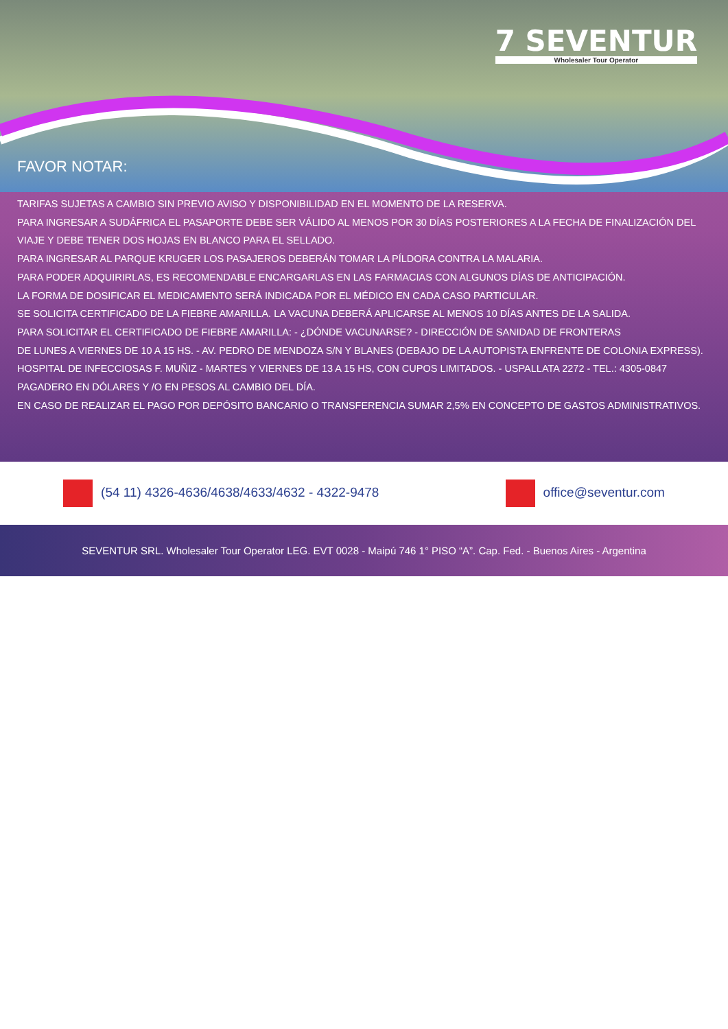7 SEVENTUR
Wholesaler Tour Operator
FAVOR NOTAR:
TARIFAS SUJETAS A CAMBIO SIN PREVIO AVISO Y DISPONIBILIDAD EN EL MOMENTO DE LA RESERVA.
PARA INGRESAR A SUDÁFRICA EL PASAPORTE DEBE SER VÁLIDO AL MENOS POR 30 DÍAS POSTERIORES A LA FECHA DE FINALIZACIÓN DEL VIAJE Y DEBE TENER DOS HOJAS EN BLANCO PARA EL SELLADO.
PARA INGRESAR AL PARQUE KRUGER LOS PASAJEROS DEBERÁN TOMAR LA PÍLDORA CONTRA LA MALARIA.
PARA PODER ADQUIRIRLAS, ES RECOMENDABLE ENCARGARLAS EN LAS FARMACIAS CON ALGUNOS DÍAS DE ANTICIPACIÓN.
LA FORMA DE DOSIFICAR EL MEDICAMENTO SERÁ INDICADA POR EL MÉDICO EN CADA CASO PARTICULAR.
SE SOLICITA CERTIFICADO DE LA FIEBRE AMARILLA. LA VACUNA DEBERÁ APLICARSE AL MENOS 10 DÍAS ANTES DE LA SALIDA.
PARA SOLICITAR EL CERTIFICADO DE FIEBRE AMARILLA: - ¿DÓNDE VACUNARSE? - DIRECCIÓN DE SANIDAD DE FRONTERAS
DE LUNES A VIERNES DE 10 A 15 HS. - AV. PEDRO DE MENDOZA S/N Y BLANES (DEBAJO DE LA AUTOPISTA ENFRENTE DE COLONIA EXPRESS).
HOSPITAL DE INFECCIOSAS F. MUÑIZ - MARTES Y VIERNES DE 13 A 15 HS, CON CUPOS LIMITADOS. - USPALLATA 2272 - TEL.: 4305-0847
PAGADERO EN DÓLARES Y /O EN PESOS AL CAMBIO DEL DÍA.
EN CASO DE REALIZAR EL PAGO POR DEPÓSITO BANCARIO O TRANSFERENCIA SUMAR 2,5% EN CONCEPTO DE GASTOS ADMINISTRATIVOS.
(54 11) 4326-4636/4638/4633/4632 - 4322-9478
office@seventur.com
SEVENTUR SRL. Wholesaler Tour Operator LEG. EVT 0028 - Maipú 746 1° PISO “A”. Cap. Fed. - Buenos Aires - Argentina